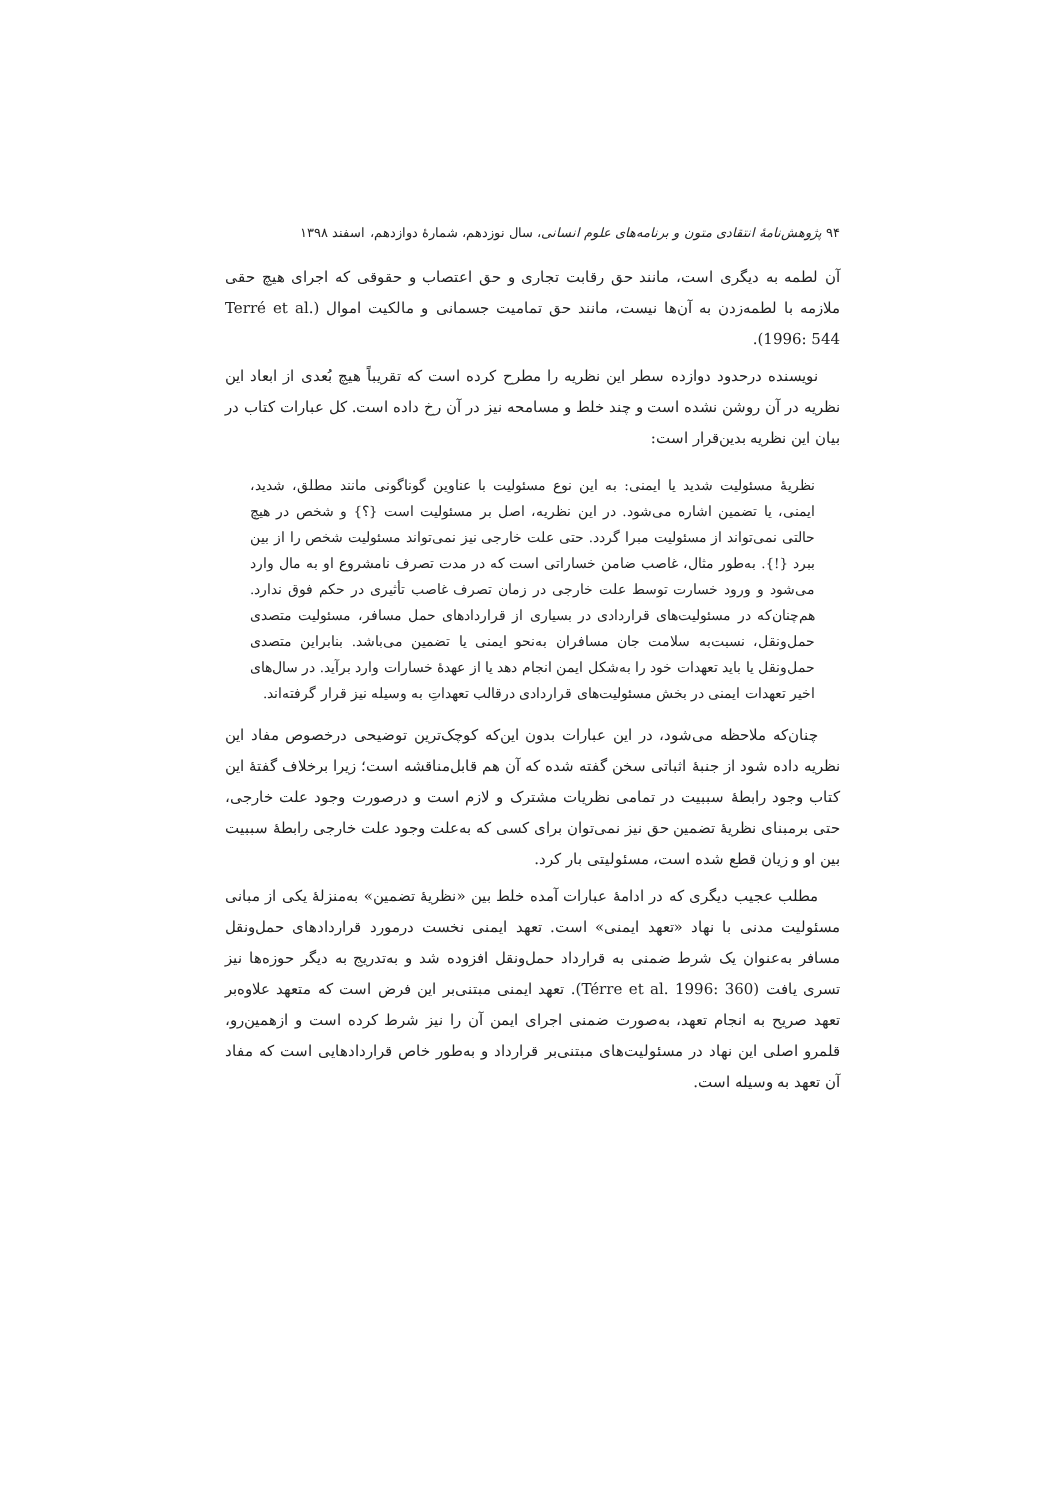۹۴ پژوهش‌نامهٔ انتقادی متون و برنامه‌های علوم انسانی، سال نوزدهم، شمارهٔ دوازدهم، اسفند ۱۳۹۸
آن لطمه به دیگری است، مانند حق رقابت تجاری و حق اعتصاب و حقوقی که اجرای هیچ حقی ملازمه با لطمه‌زدن به آن‌ها نیست، مانند حق تمامیت جسمانی و مالکیت اموال (Terré et al. 1996: 544).
نویسنده درحدود دوازده سطر این نظریه را مطرح کرده است که تقریباً هیچ بُعدی از ابعاد این نظریه در آن روشن نشده است و چند خلط و مسامحه نیز در آن رخ داده است. کل عبارات کتاب در بیان این نظریه بدین‌قرار است:
نظریهٔ مسئولیت شدید یا ایمنی: به این نوع مسئولیت با عناوین گوناگونی مانند مطلق، شدید، ایمنی، یا تضمین اشاره می‌شود. در این نظریه، اصل بر مسئولیت است {؟} و شخص در هیچ حالتی نمی‌تواند از مسئولیت مبرا گردد. حتی علت خارجی نیز نمی‌تواند مسئولیت شخص را از بین ببرد {!}. به‌طور مثال، غاصب ضامن خساراتی است که در مدت تصرف نامشروع او به مال وارد می‌شود و ورود خسارت توسط علت خارجی در زمان تصرف غاصب تأثیری در حکم فوق ندارد. هم‌چنان‌که در مسئولیت‌های قراردادی در بسیاری از قراردادهای حمل مسافر، مسئولیت متصدی حمل‌ونقل، نسبت‌به سلامت جان مسافران به‌نحو ایمنی یا تضمین می‌باشد. بنابراین متصدی حمل‌ونقل یا باید تعهدات خود را به‌شکل ایمن انجام دهد یا از عهدهٔ خسارات وارد برآید. در سال‌های اخیر تعهدات ایمنی در بخش مسئولیت‌های قراردادی درقالب تعهداتِ به وسیله نیز قرار گرفته‌اند.
چنان‌که ملاحظه می‌شود، در این عبارات بدون این‌که کوچک‌ترین توضیحی درخصوص مفاد این نظریه داده شود از جنبهٔ اثباتی سخن گفته شده که آن هم قابل‌مناقشه است؛ زیرا برخلاف گفتهٔ این کتاب وجود رابطهٔ سببیت در تمامی نظریات مشترک و لازم است و درصورت وجود علت خارجی، حتی برمبنای نظریهٔ تضمین حق نیز نمی‌توان برای کسی که به‌علت وجود علت خارجی رابطهٔ سببیت بین او و زیان قطع شده است، مسئولیتی بار کرد.
مطلب عجیب دیگری که در ادامهٔ عبارات آمده خلط بین «نظریهٔ تضمین» به‌منزلهٔ یکی از مبانی مسئولیت مدنی با نهاد «تعهد ایمنی» است. تعهد ایمنی نخست درمورد قراردادهای حمل‌ونقل مسافر به‌عنوان یک شرط ضمنی به قرارداد حمل‌ونقل افزوده شد و به‌تدریج به دیگر حوزه‌ها نیز تسری یافت (Térre et al. 1996: 360). تعهد ایمنی مبتنی‌بر این فرض است که متعهد علاوه‌بر تعهد صریح به انجام تعهد، به‌صورت ضمنی اجرای ایمن آن را نیز شرط کرده است و ازهمین‌رو، قلمرو اصلی این نهاد در مسئولیت‌های مبتنی‌بر قرارداد و به‌طور خاص قراردادهایی است که مفاد آن تعهد به وسیله است.